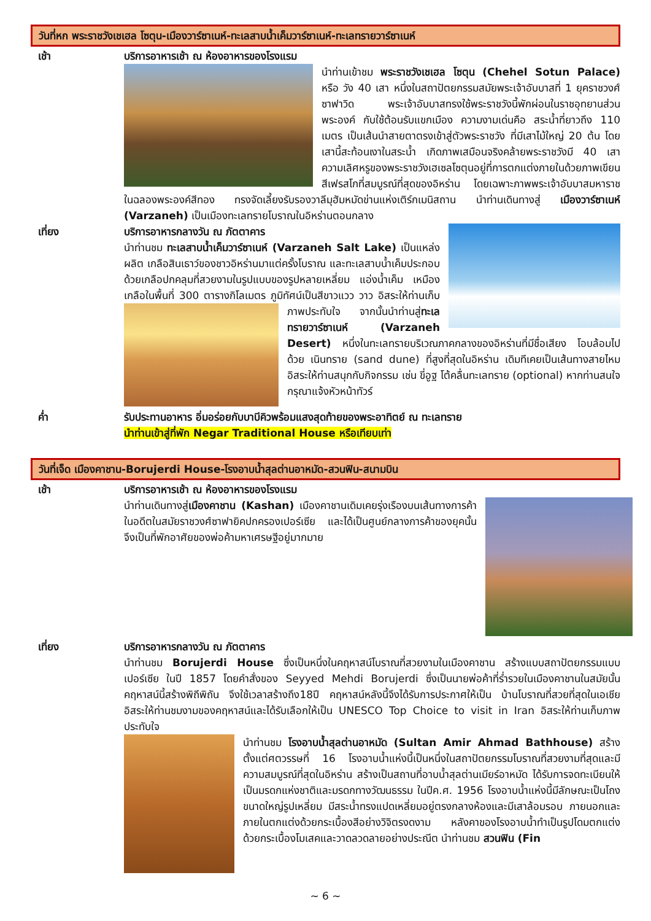วันที่หก พระราชวังเชเฮล โซตุน-เมืองวาร์ซาเนห์-ทะเลสาบน้ำเค็มวาร์ซาเนห์-ทะเลทรายวาร์ซาเนห์
เช้า บริการอาหารเช้า ณ ห้องอาหารของโรงแรม
นำท่านเข้าชม พระราชวังเชเฮล โซตุน (Chehel Sotun Palace) หรือ วัง 40 เสา หนึ่งในสถาปัตยกรรมสมัยพระเจ้าอับบาสที่ 1 ยุคราชวงศ์ซาฟาวิด พระเจ้าอับบาสทรงใช้พระราชวังนี้พักผ่อนในราชอุทยานส่วนพระองค์ กับใช้ต้อนรับแขกเมือง ความงามเด่นคือ สระน้ำที่ยาวถึง 110 เมตร เป็นเส้นนำสายตาตรงเข้าสู่ตัวพระราชวัง ที่มีเสาไม้ใหญ่ 20 ต้น โดยเสานี้สะท้อนเงาในสระน้ำ เกิดภาพเสมือนจริงคล้ายพระราชวังมี 40 เสา ความเลิศหรูของพระราชวังเฮเซลโซตุนอยู่ที่การตกแต่งภายในด้วยภาพเขียนสีเฟรสโกที่สมบูรณ์ที่สุดของอิหร่าน โดยเฉพาะภาพพระเจ้าอับบาสมหาราช ในฉลองพระองค์สีทอง ทรงจัดเลี้ยงรับรองวาลีมุฮัมหมัดข่านแห่งเติร์กเมนิสถาน นำท่านเดินทางสู่ เมืองวาร์ซาเนห์ (Varzaneh) เป็นเมืองทะเลทรายโบราณในอิหร่านตอนกลาง
เที่ยง บริการอาหารกลางวัน ณ ภัตตาคาร
นำท่านชม ทะเลสาบน้ำเค็มวาร์ซาเนห์ (Varzaneh Salt Lake) เป็นแหล่งผลิต เกลือสินเธาว์ของชาวอิหร่านมาแต่ครั้งโบราณ และทะเลสาบน้ำเค็มประกอบด้วยเกลือปกคลุมที่สวยงามในรูปแบบของรูปหลายเหลี่ยม แอ่งน้ำเค็ม เหมือง เกลือในพื้นที่ 300 ตารางกิโลเมตร ภูมิทัศน์เป็นสีขาวแวว
วาว อิสระให้ท่านเก็บภาพประทับใจ จากนั้นนำท่านสู่ทะเลทรายวาร์ซาเนห์ (Varzaneh Desert) หนึ่งในทะเลทรายบริเวณภาคกลางของอิหร่านที่มีชื่อเสียง โอบล้อมไปด้วย เนินทราย (sand dune) ที่สูงที่สุดในอิหร่าน เดิมทีเคยเป็นเส้นทางสายไหม อิสระให้ท่านสนุกกับกิจกรรม เช่น ขี่อูฐ โต้คลื่นทะเลทราย (optional) หากท่านสนใจกรุณาแจ้งหัวหน้าทัวร์
ค่ำ รับประทานอาหาร อิ่มอร่อยกับบาบีคิวพร้อมแสงสุดท้ายของพระอาทิตย์ ณ ทะเลทราย
นำท่านเข้าสู่ที่พัก Negar Traditional House หรือเทียบเท่า
วันที่เจ็ด เมืองคาชาน-Borujerdi House-โรงอาบน้ำสุลต่านอาหมัด-สวนฟิน-สนามบิน
เช้า บริการอาหารเช้า ณ ห้องอาหารของโรงแรม
นำท่านเดินทางสู่เมืองคาชาน (Kashan) เมืองคาชานเดิมเคยรุ่งเรืองบนเส้นทางการค้าในอดีตในสมัยราชวงศ์ซาฟายิคปกครองเปอร์เซีย และได้เป็นศูนย์กลางการค้าของยุคนั้นจึงเป็นที่พักอาศัยของพ่อค้ามหาเศรษฐีอยู่มากมาย
เที่ยง บริการอาหารกลางวัน ณ ภัตตาคาร
นำท่านชม Borujerdi House ซึ่งเป็นหนึ่งในคฤหาสน์โบราณที่สวยงามในเมืองคาชาน สร้างแบบสถาปัตยกรรมแบบเปอร์เซีย ในปี 1857 โดยคำสั่งของ Seyyed Mehdi Borujerdi ซึ่งเป็นนายพ่อค้าที่ร่ำรวยในเมืองคาชานในสมัยนั้น คฤหาสน์นี้สร้างพิถีพิถัน จึงใช้เวลาสร้างถึง18ปี คฤหาสน์หลังนี้จึงได้รับการประกาศให้เป็น บ้านโบราณที่สวยที่สุดในเอเชีย อิสระให้ท่านชมงามของคฤหาสน์และได้รับเลือกให้เป็น UNESCO Top Choice to visit in Iran อิสระให้ท่านเก็บภาพประทับใจ
นำท่านชม โรงอาบน้ำสุลต่านอาหมัด (Sultan Amir Ahmad Bathhouse) สร้างตั้งแต่ศตวรรษที่ 16 โรงอาบน้ำแห่งนี้เป็นหนึ่งในสถาปัตยกรรมโบราณที่สวยงามที่สุดและมีความสมบูรณ์ที่สุดในอิหร่าน สร้างเป็นสถานที่อาบน้ำสุลต่านเมียร์อาหมัด ได้รับการจดทะเบียนให้เป็นมรดกแห่งชาติและมรดกทางวัฒนธรรม ในปีค.ศ. 1956 โรงอาบน้ำแห่งนี้มีลักษณะเป็นโถงขนาดใหญ่รูปเหลี่ยม มีสระน้ำทรงแปดเหลี่ยมอยู่ตรงกลางห้องและมีเสาล้อมรอบ ภายนอกและภายในตกแต่งด้วยกระเบื้องสีอย่างวิจิตรงดงาม หลังคาของโรงอาบน้ำทำเป็นรูปโดมตกแต่งด้วยกระเบื้องโมเสคและวาดลวดลายอย่างประณีต นำท่านชม สวนฟิน (Fin
~ 6 ~